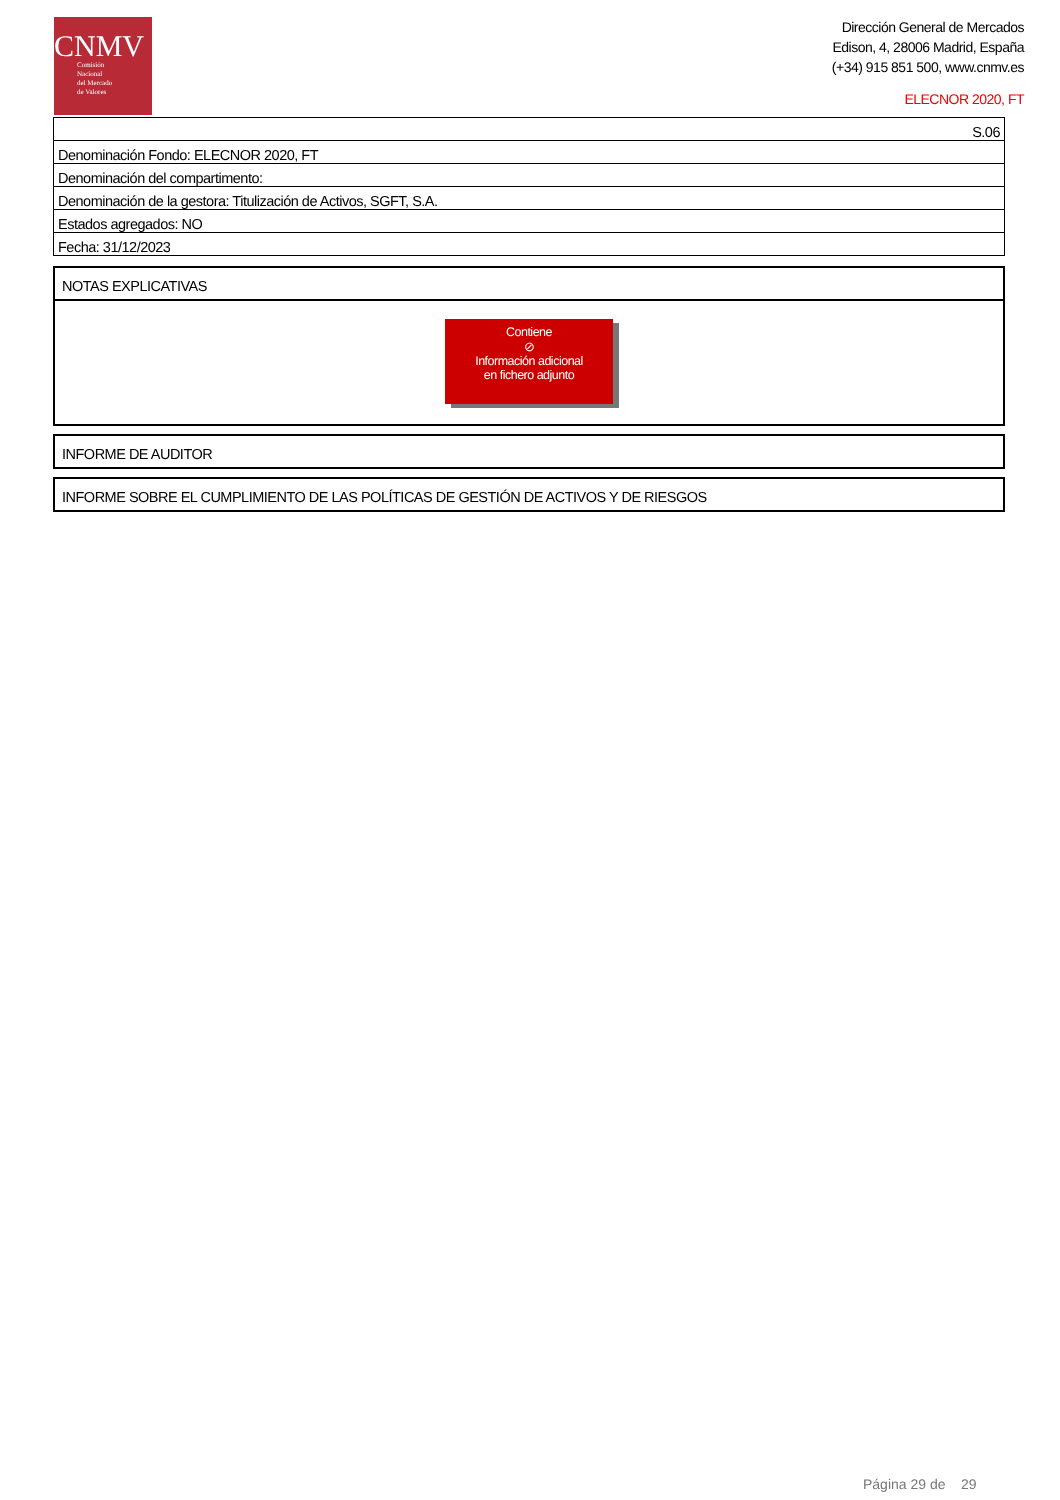CNMV
Comisión
Nacional
del Mercado
de Valores
Dirección General de Mercados
Edison, 4, 28006 Madrid, España
(+34) 915 851 500, www.cnmv.es
ELECNOR 2020, FT
| S.06 |
| Denominación Fondo: ELECNOR 2020, FT |
| Denominación del compartimento: |
| Denominación de la gestora: Titulización de Activos, SGFT, S.A. |
| Estados agregados: NO |
| Fecha: 31/12/2023 |
NOTAS EXPLICATIVAS
Contiene
⊘
Información adicional
en fichero adjunto
INFORME DE AUDITOR
INFORME SOBRE EL CUMPLIMIENTO DE LAS POLÍTICAS DE GESTIÓN DE ACTIVOS Y DE RIESGOS
Página 29 de 29